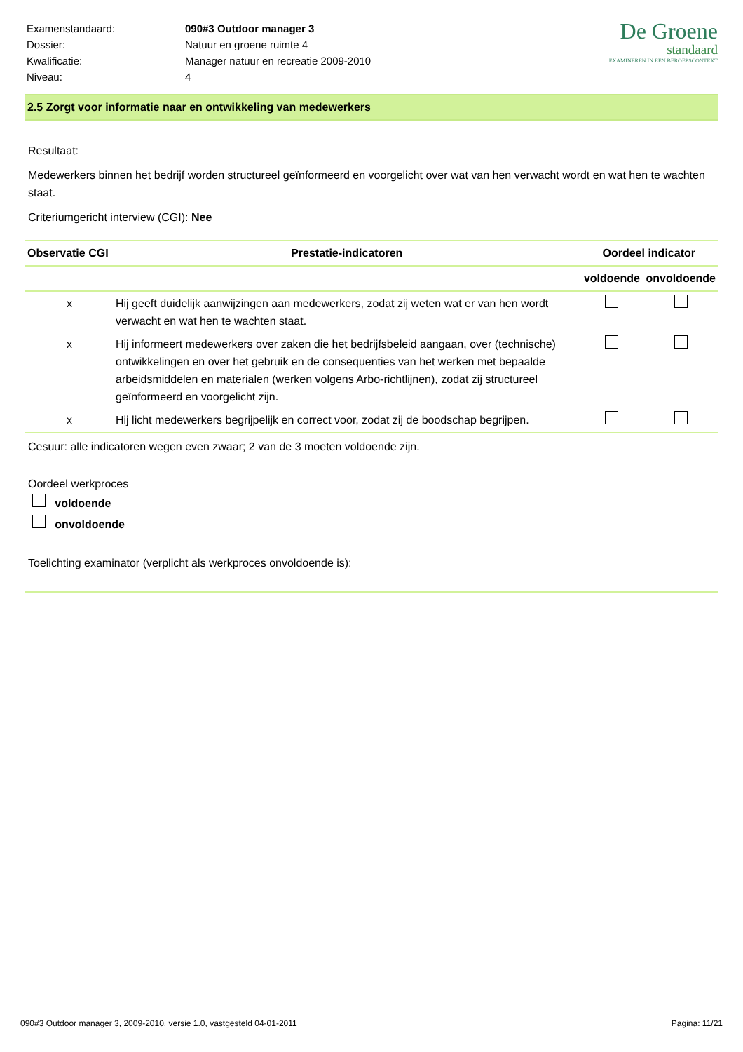| Examenstandaard: | 090#3 Outdoor manager 3 |
| Dossier: | Natuur en groene ruimte 4 |
| Kwalificatie: | Manager natuur en recreatie 2009-2010 |
| Niveau: | 4 |
De Groene
standaard
EXAMINEREN IN EEN BEROEPSCONTEXT
2.5 Zorgt voor informatie naar en ontwikkeling van medewerkers
Resultaat:
Medewerkers binnen het bedrijf worden structureel geïnformeerd en voorgelicht over wat van hen verwacht wordt en wat hen te wachten staat.
Criteriumgericht interview (CGI): Nee
| Observatie CGI | Prestatie-indicatoren | Oordeel indicator | |
| --- | --- | --- | --- |
| | | voldoende | onvoldoende |
| x | Hij geeft duidelijk aanwijzingen aan medewerkers, zodat zij weten wat er van hen wordt verwacht en wat hen te wachten staat. | | |
| x | Hij informeert medewerkers over zaken die het bedrijfsbeleid aangaan, over (technische) ontwikkelingen en over het gebruik en de consequenties van het werken met bepaalde arbeidsmiddelen en materialen (werken volgens Arbo-richtlijnen), zodat zij structureel geïnformeerd en voorgelicht zijn. | | |
| x | Hij licht medewerkers begrijpelijk en correct voor, zodat zij de boodschap begrijpen. | | |
Cesuur: alle indicatoren wegen even zwaar; 2 van de 3 moeten voldoende zijn.
Oordeel werkproces
voldoende
onvoldoende
Toelichting examinator (verplicht als werkproces onvoldoende is):
090#3 Outdoor manager 3, 2009-2010, versie 1.0, vastgesteld 04-01-2011 Pagina: 11/21